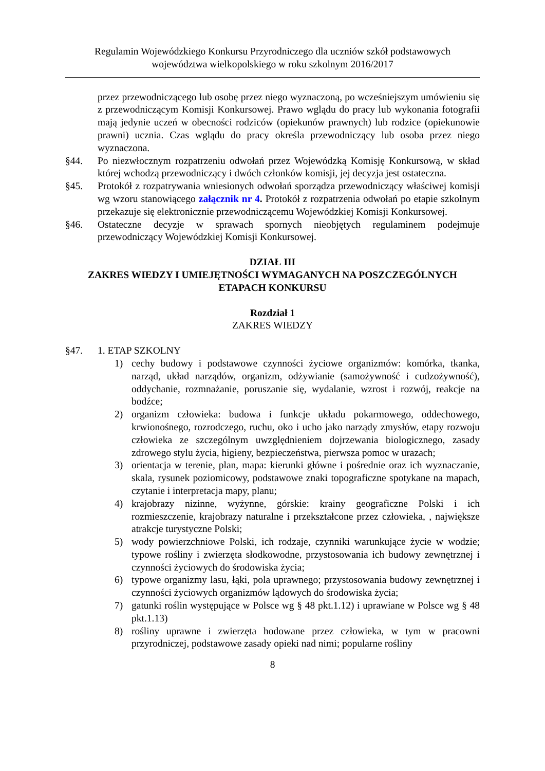Regulamin Wojewódzkiego Konkursu Przyrodniczego dla uczniów szkół podstawowych
województwa wielkopolskiego w roku szkolnym 2016/2017
przez przewodniczącego lub osobę przez niego wyznaczoną, po wcześniejszym umówieniu się z przewodniczącym Komisji Konkursowej. Prawo wglądu do pracy lub wykonania fotografii mają jedynie uczeń w obecności rodziców (opiekunów prawnych) lub rodzice (opiekunowie prawni) ucznia. Czas wglądu do pracy określa przewodniczący lub osoba przez niego wyznaczona.
§44. Po niezwłocznym rozpatrzeniu odwołań przez Wojewódzką Komisję Konkursową, w skład której wchodzą przewodniczący i dwóch członków komisji, jej decyzja jest ostateczna.
§45. Protokół z rozpatrywania wniesionych odwołań sporządza przewodniczący właściwej komisji wg wzoru stanowiącego załącznik nr 4. Protokół z rozpatrzenia odwołań po etapie szkolnym przekazuje się elektronicznie przewodniczącemu Wojewódzkiej Komisji Konkursowej.
§46. Ostateczne decyzje w sprawach spornych nieobjętych regulaminem podejmuje przewodniczący Wojewódzkiej Komisji Konkursowej.
DZIAŁ III
ZAKRES WIEDZY I UMIEJĘTNOŚCI WYMAGANYCH NA POSZCZEGÓLNYCH ETAPACH KONKURSU
Rozdział 1
ZAKRES WIEDZY
§47. 1. ETAP SZKOLNY
1) cechy budowy i podstawowe czynności życiowe organizmów: komórka, tkanka, narząd, układ narządów, organizm, odżywianie (samożywność i cudzożywność), oddychanie, rozmnażanie, poruszanie się, wydalanie, wzrost i rozwój, reakcje na bodźce;
2) organizm człowieka: budowa i funkcje układu pokarmowego, oddechowego, krwionośnego, rozrodczego, ruchu, oko i ucho jako narządy zmysłów, etapy rozwoju człowieka ze szczególnym uwzględnieniem dojrzewania biologicznego, zasady zdrowego stylu życia, higieny, bezpieczeństwa, pierwsza pomoc w urazach;
3) orientacja w terenie, plan, mapa: kierunki główne i pośrednie oraz ich wyznaczanie, skala, rysunek poziomicowy, podstawowe znaki topograficzne spotykane na mapach, czytanie i interpretacja mapy, planu;
4) krajobrazy nizinne, wyżynne, górskie: krainy geograficzne Polski i ich rozmieszczenie, krajobrazy naturalne i przekształcone przez człowieka, , największe atrakcje turystyczne Polski;
5) wody powierzchniowe Polski, ich rodzaje, czynniki warunkujące życie w wodzie; typowe rośliny i zwierzęta słodkowodne, przystosowania ich budowy zewnętrznej i czynności życiowych do środowiska życia;
6) typowe organizmy lasu, łąki, pola uprawnego; przystosowania budowy zewnętrznej i czynności życiowych organizmów lądowych do środowiska życia;
7) gatunki roślin występujące w Polsce wg § 48 pkt.1.12) i uprawiane w Polsce wg § 48 pkt.1.13)
8) rośliny uprawne i zwierzęta hodowane przez człowieka, w tym w pracowni przyrodniczej, podstawowe zasady opieki nad nimi; popularne rośliny
8